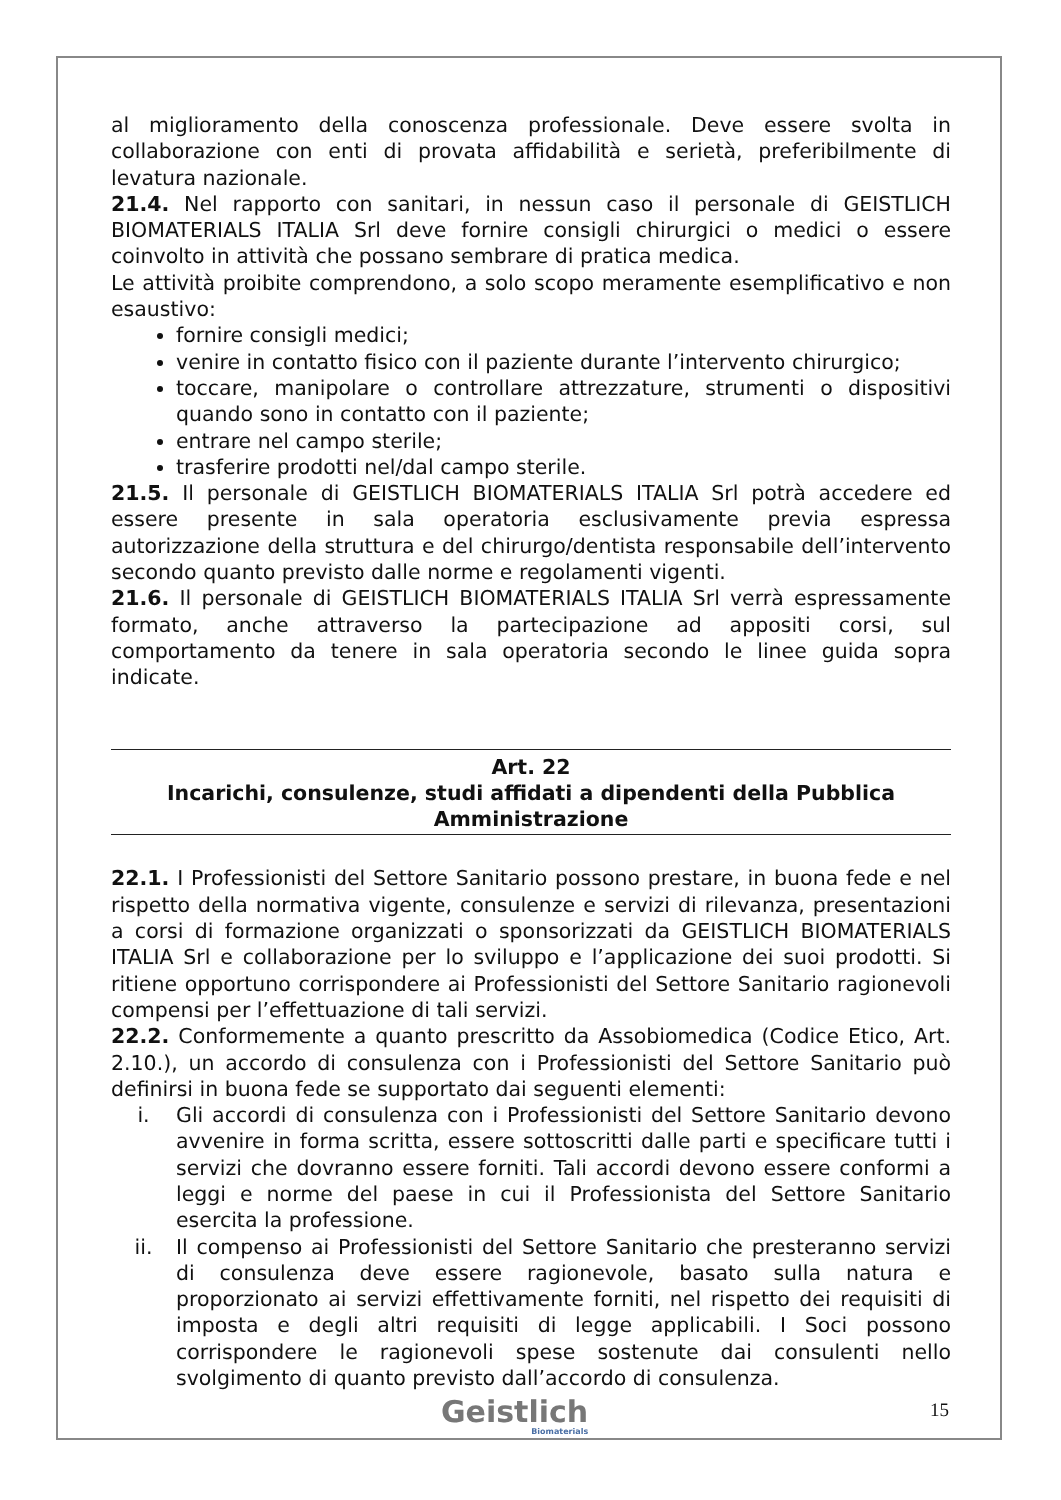al miglioramento della conoscenza professionale. Deve essere svolta in collaborazione con enti di provata affidabilità e serietà, preferibilmente di levatura nazionale.
21.4. Nel rapporto con sanitari, in nessun caso il personale di GEISTLICH BIOMATERIALS ITALIA Srl deve fornire consigli chirurgici o medici o essere coinvolto in attività che possano sembrare di pratica medica.
Le attività proibite comprendono, a solo scopo meramente esemplificativo e non esaustivo:
fornire consigli medici;
venire in contatto fisico con il paziente durante l’intervento chirurgico;
toccare, manipolare o controllare attrezzature, strumenti o dispositivi quando sono in contatto con il paziente;
entrare nel campo sterile;
trasferire prodotti nel/dal campo sterile.
21.5. Il personale di GEISTLICH BIOMATERIALS ITALIA Srl potrà accedere ed essere presente in sala operatoria esclusivamente previa espressa autorizzazione della struttura e del chirurgo/dentista responsabile dell’intervento secondo quanto previsto dalle norme e regolamenti vigenti.
21.6. Il personale di GEISTLICH BIOMATERIALS ITALIA Srl verrà espressamente formato, anche attraverso la partecipazione ad appositi corsi, sul comportamento da tenere in sala operatoria secondo le linee guida sopra indicate.
Art. 22
Incarichi, consulenze, studi affidati a dipendenti della Pubblica Amministrazione
22.1. I Professionisti del Settore Sanitario possono prestare, in buona fede e nel rispetto della normativa vigente, consulenze e servizi di rilevanza, presentazioni a corsi di formazione organizzati o sponsorizzati da GEISTLICH BIOMATERIALS ITALIA Srl e collaborazione per lo sviluppo e l’applicazione dei suoi prodotti. Si ritiene opportuno corrispondere ai Professionisti del Settore Sanitario ragionevoli compensi per l’effettuazione di tali servizi.
22.2. Conformemente a quanto prescritto da Assobiomedica (Codice Etico, Art. 2.10.), un accordo di consulenza con i Professionisti del Settore Sanitario può definirsi in buona fede se supportato dai seguenti elementi:
i. Gli accordi di consulenza con i Professionisti del Settore Sanitario devono avvenire in forma scritta, essere sottoscritti dalle parti e specificare tutti i servizi che dovranno essere forniti. Tali accordi devono essere conformi a leggi e norme del paese in cui il Professionista del Settore Sanitario esercita la professione.
ii. Il compenso ai Professionisti del Settore Sanitario che presteranno servizi di consulenza deve essere ragionevole, basato sulla natura e proporzionato ai servizi effettivamente forniti, nel rispetto dei requisiti di imposta e degli altri requisiti di legge applicabili. I Soci possono corrispondere le ragionevoli spese sostenute dai consulenti nello svolgimento di quanto previsto dall’accordo di consulenza.
Geistlich
Biomaterials
15